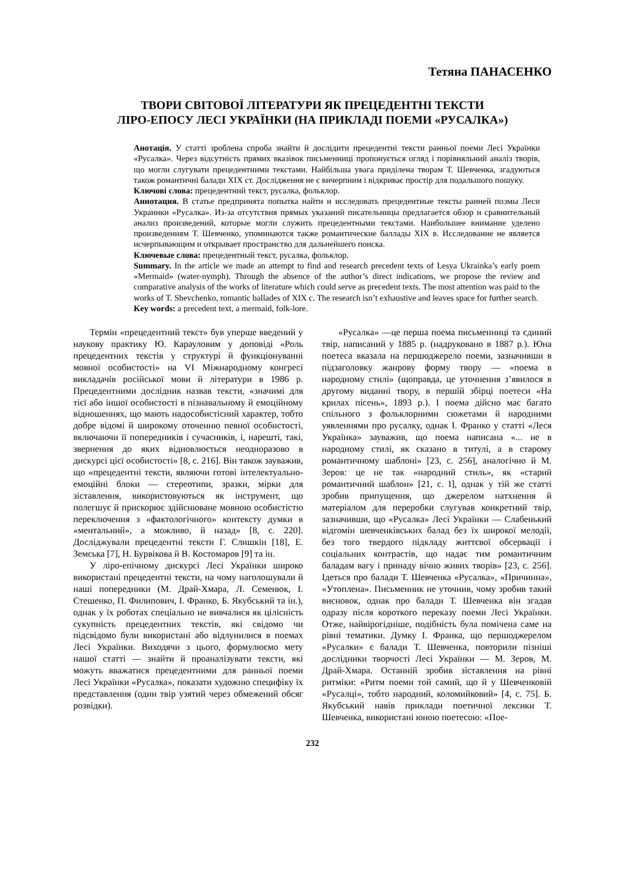Тетяна ПАНАСЕНКО
ТВОРИ СВІТОВОЇ ЛІТЕРАТУРИ ЯК ПРЕЦЕДЕНТНІ ТЕКСТИ
ЛІРО-ЕПОСУ ЛЕСІ УКРАЇНКИ (НА ПРИКЛАДІ ПОЕМИ «РУСАЛКА»)
Анотація. У статті зроблена спроба знайти й дослідити прецедентні тексти ранньої поеми Лесі Українки «Русалка». Через відсутність прямих вказівок письменниці пропонується огляд і порівняльний аналіз творів, що могли слугувати прецедентними текстами. Найбільша увага приділена творам Т. Шевченка, згадуються також романтичні балади XIX ст. Дослідження не є вичерпним і відкриває простір для подальшого пошуку.
Ключові слова: прецедентний текст, русалка, фольклор.
Аннотация. В статье предпринята попытка найти и исследовать прецедентные тексты ранней поэмы Леси Украинки «Русалка». Из-за отсутствия прямых указаний писательницы предлагается обзор и сравнительный анализ произведений, которые могли служить прецедентными текстами. Наибольшее внимание уделено произведениям Т. Шевченко, упоминаются также романтические баллады XIX в. Исследование не является исчерпывающим и открывает пространство для дальнейшего поиска.
Ключевые слова: прецедентный текст, русалка, фольклор.
Summary. In the article we made an attempt to find and research precedent texts of Lesya Ukrainka’s early poem «Mermaid» (water-nymph). Through the absence of the author’s direct indications, we propose the review and comparative analysis of the works of literature which could serve as precedent texts. The most attention was paid to the works of T. Shevchenko, romantic ballades of XIX c. The research isn’t exhaustive and leaves space for further search.
Key words: a precedent text, a mermaid, folk-lore.
Термін «прецедентний текст» був уперше введений у наукову практику Ю. Карауловим у доповіді «Роль прецедентних текстів у структурі й функціонуванні мовної особистості» на VI Міжнародному конгресі викладачів російської мови й літератури в 1986 р. Прецедентними дослідник назвав тексти, «значимі для тієї або іншої особистості в пізнавальному й емоційному відношеннях, що мають надособистісний характер, тобто добре відомі й широкому оточенню певної особистості, включаючи її попередників і сучасників, і, нарешті, такі, звернення до яких відновлюється неодноразово в дискурсі цієї особистості» [8, с. 216]. Він також зауважив, що «прецедентні тексти, являючи готові інтелектуально-емоційні блоки — стереотипи, зразки, мірки для зіставлення, використовуються як інструмент, що полегшує й прискорює здійснюване мовною особистістю переключення з «фактологічного» контексту думки в «ментальний», а можливо, й назад» [8, с. 220]. Досліджували прецедентні тексти Г. Слишкін [18], Е. Земська [7], Н. Бурвікова й В. Костомаров [9] та ін.
У ліро-епічному дискурсі Лесі Українки широко використані прецедентні тексти, на чому наголошували й наші попередники (М. Драй-Хмара, Л. Семенюк, І. Стешенко, П. Филипович, І. Франко, Б. Якубський та ін.), однак у їх роботах спеціально не вивчалися як цілісність сукупність прецедентних текстів, які свідомо чи підсвідомо були використані або відлунилися в поемах Лесі Українки. Виходячи з цього, формулюємо мету нашої статті — знайти й проаналізувати тексти, які можуть вважатися прецедентними для ранньої поеми Лесі Українки «Русалка», показати художню специфіку їх представлення (один твір узятий через обмежений обсяг розвідки).
«Русалка» —це перша поема письменниці та єдиний твір, написаний у 1885 р. (надруковано в 1887 р.). Юна поетеса вказала на першоджерело поеми, зазначивши в підзаголовку жанрову форму твору — «поема в народному стилі» (щоправда, це уточнення з’явилося в другому виданні твору, в першій збірці поетеси «На крилах пісень», 1893 р.). І поема дійсно має багато спільного з фольклорними сюжетами й народними уявленнями про русалку, однак І. Франко у статті «Леся Українка» зауважив, що поема написана «... не в народному стилі, як сказано в титулі, а в старому романтичному шаблоні» [23, с. 256], аналогічно й М. Зеров: це не так «народний стиль», як «старий романтичний шаблон» [21, с. I], однак у тій же статті зробив припущення, що джерелом натхнення й матеріалом для переробки слугував конкретний твір, зазначивши, що «Русалка» Лесі Українки — Слабенький відгомін шевченківських балад без їх широкої мелодії, без того твердого підкладу життєвої обсервації і соціальних контрастів, що надає тим романтичним баладам вагу і принаду вічно живих творів» [23, с. 256]. Ідеться про балади Т. Шевченка «Русалка», «Причинна», «Утоплена». Письменник не уточнив, чому зробив такий висновок, однак про балади Т. Шевченка він згадав одразу після короткого переказу поеми Лесі Українки. Отже, найвірогідніше, подібність була помічена саме на рівні тематики. Думку І. Франка, що першоджерелом «Русалки» є балади Т. Шевченка, повторили пізніші дослідники творчості Лесі Українки — М. Зеров, М. Драй-Хмара. Останній зробив зіставлення на рівні ритміки: «Ритм поеми той самий, що й у Шевченковій «Русалці», тобто народний, коломийковий» [4, с. 75]. Б. Якубський навів приклади поетичної лексики Т. Шевченка, використані юною поетесою: «Пое-
232